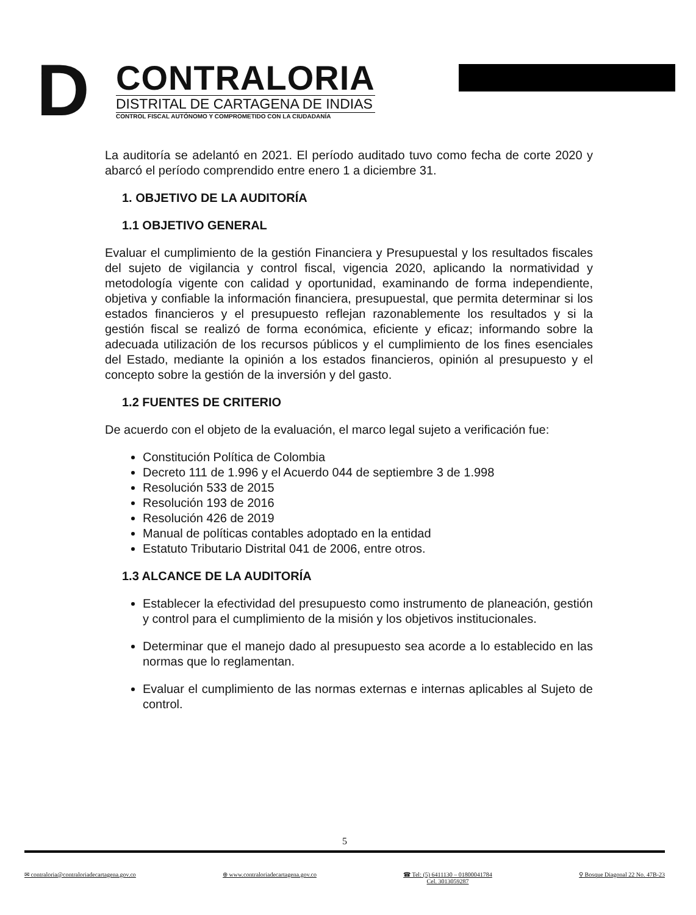D
CONTRALORIA
DISTRITAL DE CARTAGENA DE INDIAS
CONTROL FISCAL AUTÓNOMO Y COMPROMETIDO CON LA CIUDADANÍA
La auditoría se adelantó en 2021. El período auditado tuvo como fecha de corte 2020 y abarcó el período comprendido entre enero 1 a diciembre 31.
1. OBJETIVO DE LA AUDITORÍA
1.1 OBJETIVO GENERAL
Evaluar el cumplimiento de la gestión Financiera y Presupuestal y los resultados fiscales del sujeto de vigilancia y control fiscal, vigencia 2020, aplicando la normatividad y metodología vigente con calidad y oportunidad, examinando de forma independiente, objetiva y confiable la información financiera, presupuestal, que permita determinar si los estados financieros y el presupuesto reflejan razonablemente los resultados y si la gestión fiscal se realizó de forma económica, eficiente y eficaz; informando sobre la adecuada utilización de los recursos públicos y el cumplimiento de los fines esenciales del Estado, mediante la opinión a los estados financieros, opinión al presupuesto y el concepto sobre la gestión de la inversión y del gasto.
1.2 FUENTES DE CRITERIO
De acuerdo con el objeto de la evaluación, el marco legal sujeto a verificación fue:
Constitución Política de Colombia
Decreto 111 de 1.996 y el Acuerdo 044 de septiembre 3 de 1.998
Resolución 533 de 2015
Resolución 193 de 2016
Resolución 426 de 2019
Manual de políticas contables adoptado en la entidad
Estatuto Tributario Distrital 041 de 2006, entre otros.
1.3 ALCANCE DE LA AUDITORÍA
Establecer la efectividad del presupuesto como instrumento de planeación, gestión y control para el cumplimiento de la misión y los objetivos institucionales.
Determinar que el manejo dado al presupuesto sea acorde a lo establecido en las normas que lo reglamentan.
Evaluar el cumplimiento de las normas externas e internas aplicables al Sujeto de control.
5
✉ contraloria@contraloriadecartagena.gov.co ⊕ www.contraloriadecartagena.gov.co ☎ Tel: (5) 6411130 – 01800041784
Cel. 3013059287 ⚲ Bosque Diagonal 22 No. 47B-23